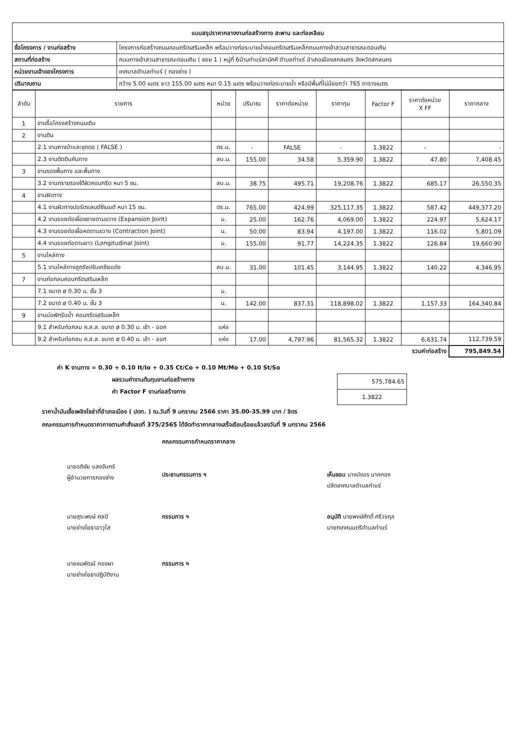| แบบสรุปราคากลางงานก่อสร้างทาง สะพาน และท่อเหลียม | |
| ชื่อโครงการ / งานก่อสร้าง | โครงการก่อสร้างถนนคอนกรีตเสริมเหล็ก พร้อมวางท่อระบายน้ำคอนกรีตเสริมเหล็กถนนทางเข้าสวนสาธารณะดอนเกิน |
| สถานที่ก่อสร้าง | ถนนทางเข้าสวนสาธารณะดอนเกิน ( ซอย 1 ) หมู่ที่ 6บ้านท่าแร่สามัคคี ตำบลท่าแร่ อำเภอเมืองสกลนคร จังหวัดสกลนคร |
| หน่วยงานเจ้าของโครงการ | เทศบาลตำบลท่าแร่ ( กองช่าง ) |
| ปริมาณงาน | กว้าง 5.00 เมตร ยาว 155.00 เมตร หนา 0.15 เมตร พร้อมวางท่อระบายน้ำ หรือมีพื้นที่ไม่น้อยกว่า 765 ตารางเมตร |
| ลำดับ | รายการ | หน่วย | ปริมาณ | ราคาต่อหน่วย | ราคาทุน | Factor F | ราคาต่อหน่วย X FF | ราคากลาง |
| --- | --- | --- | --- | --- | --- | --- | --- | --- |
| 1 | งานรื้อโครงสร้างถนนเดิม | | | | | | | |
| 2 | งานดิน | | | | | | | |
| | 2.1 งานถางป่าและขุดตอ ( FALSE ) | ตร.ม. | - | FALSE | - | 1.3822 | - | - |
| | 2.3 งานตัดดินคันทาง | ลบ.ม. | 155.00 | 34.58 | 5,359.90 | 1.3822 | 47.80 | 7,408.45 |
| 3 | งานรองพื้นทาง และพื้นทาง | | | | | | | |
| | 3.2 งานทรายรองใต้ผิวคอนกรีต หนา 5 ซม. | ลบ.ม. | 38.75 | 495.71 | 19,208.76 | 1.3822 | 685.17 | 26,550.35 |
| 4 | งานผิวทาง | | | | | | | |
| | 4.1 งานผิวทางปอร์ตแลนด์ซีเมนต์ หนา 15 ซม. | ตร.ม. | 765.00 | 424.99 | 325,117.35 | 1.3822 | 587.42 | 449,377.20 |
| | 4.2 งานรอยต่อเผื่อขยายตามขวาง (Expansion Joint) | ม. | 25.00 | 162.76 | 4,069.00 | 1.3822 | 224.97 | 5,624.17 |
| | 4.3 งานรอยต่อเผื่อหดตามขวาง (Contraction Joint) | ม. | 50.00 | 83.94 | 4,197.00 | 1.3822 | 116.02 | 5,801.09 |
| | 4.4 งานรอยต่อตามยาว (Longitudinal Joint) | ม. | 155.00 | 91.77 | 14,224.35 | 1.3822 | 126.84 | 19,660.90 |
| 5 | งานไหล่ทาง | | | | | | | |
| | 5.1 งานไหล่ทางลูกรังปรับเกลียแต่ง | ลบ.ม. | 31.00 | 101.45 | 3,144.95 | 1.3822 | 140.22 | 4,346.95 |
| 7 | งานท่อกลมคอนกรีตเสริมเหล็ก | | | | | | | |
| | 7.1 ขนาด ø 0.30 ม. ชั้น 3 | ม. | | | | | | |
| | 7.2 ขนาด ø 0.40 ม. ชั้น 3 | ม. | 142.00 | 837.31 | 118,898.02 | 1.3822 | 1,157.33 | 164,340.84 |
| 9 | งานบ่อพักรับน้ำ คอนกรีตเสริมเหล็ก | | | | | | | |
| | 9.1 สำหรับท่อกลม ค.ส.ล. ขนาด ø 0.30 ม. เข้า - ออก | แห่ง | | | | | | |
| | 9.2 สำหรับท่อกลม ค.ส.ล. ขนาด ø 0.40 ม. เข้า - ออก | แห่ง | 17.00 | 4,797.96 | 81,565.32 | 1.3822 | 6,631.74 | 112,739.59 |
| รวมค่าก่อสร้าง | | | | | | | | 795,849.54 |
ค่า K งานทาง = 0.30 + 0.10 It/Io + 0.35 Ct/Co + 0.10 Mt/Mo + 0.10 St/So
ผลรวมค่างานต้นทุนงานก่อสร้างทาง
ค่า Factor F งานก่อสร้างทาง
| 575,784.65 |
| 1.3822 |
ราคาน้ำมันเชื้อเพลิงโซล่าที่อำเภอเมือง ( ปตท. ) ณ.วันที่ 9 มกราคม 2566 ราคา 35.00-35.99 บาท / ลิตร
คณะกรรมการกำหนดราคากางตามคำสั่งเลขที่ 375/2565 ได้จัดทำราคากลางเสร็จเรียบร้อยแล้วลงวันที่ 9 มกราคม 2566
นายอภิชัย แสงจันทร์
ผู้อำนวยการกองช่าง
คณะกรรมการกำหนดราคากลาง
ประธานกรรมการ ฯ
เห็นชอบ นางบังอร นาคทอง
ปลัดเทศบาลตำบลท่าแร่
นายสุระพงษ์ ศลปี
นายช่างโยธาอาวุโส
กรรมการ ฯ อนุมัติ นายพงษ์ศักดิ์ ศรีวรกุล
นายกเทศมนตรีตำบลท่าแร่
นายชนพัฒน์ ทองผา
นายช่างโยธาปฏิบัติงาน
กรรมการ ฯ